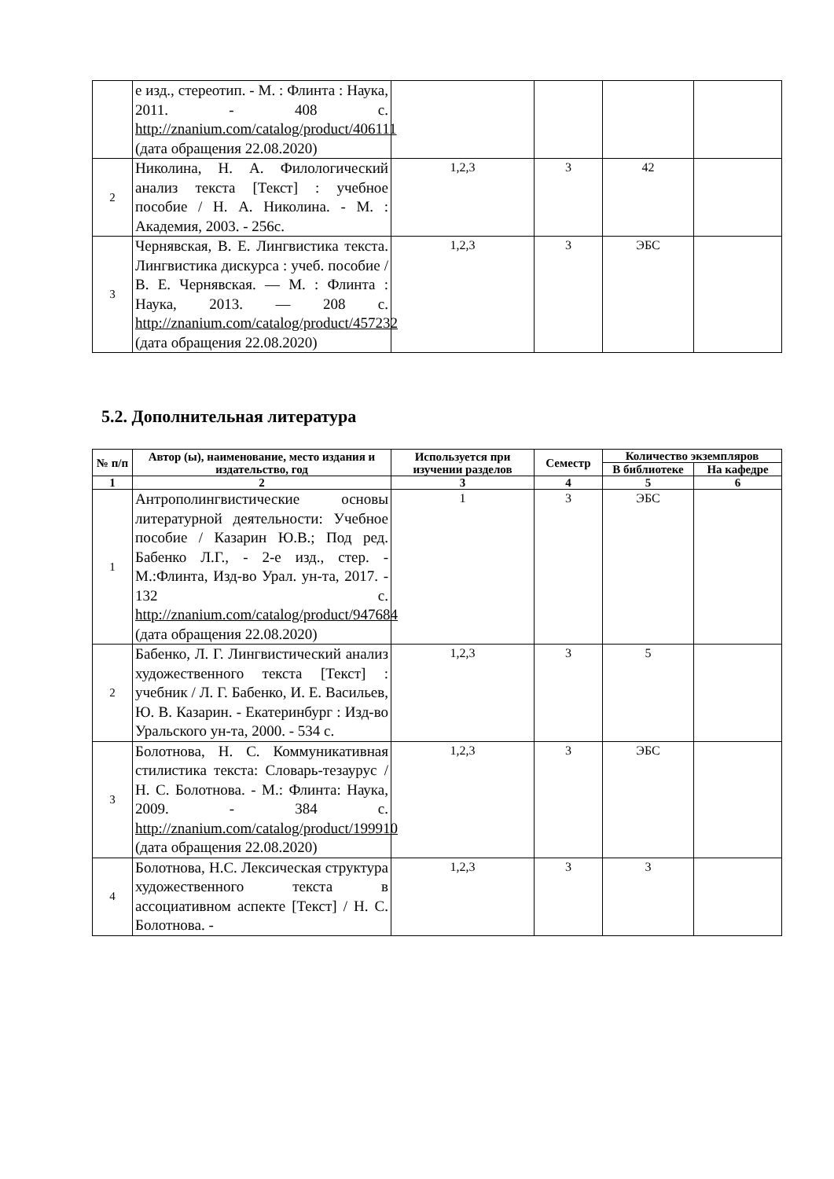| | е изд., стереотип. - М. : Флинта : Наука, 2011. - 408 с. http://znanium.com/catalog/product/406111 (дата обращения 22.08.2020) | | | | |
| 2 | Николина, Н. А. Филологический анализ текста [Текст] : учебное пособие / Н. А. Николина. - М. : Академия, 2003. - 256с. | 1,2,3 | 3 | 42 | |
| 3 | Чернявская, В. Е. Лингвистика текста. Лингвистика дискурса : учеб. пособие / В. Е. Чернявская. — М. : Флинта : Наука, 2013. — 208 с. http://znanium.com/catalog/product/457232 (дата обращения 22.08.2020) | 1,2,3 | 3 | ЭБС | |
5.2. Дополнительная литература
| № п/п | Автор (ы), наименование, место издания и издательство, год | Используется при изучении разделов | Семестр | Количество экземпляров | |
| --- | --- | --- | --- | --- | --- |
| | | | | В библиотеке | На кафедре |
| 1 | 2 | 3 | 4 | 5 | 6 |
| 1 | Антрополингвистические основы литературной деятельности: Учебное пособие / Казарин Ю.В.; Под ред. Бабенко Л.Г., - 2-е изд., стер. - М.:Флинта, Изд-во Урал. ун-та, 2017. - 132 с. http://znanium.com/catalog/product/947684 (дата обращения 22.08.2020) | 1 | 3 | ЭБС | |
| 2 | Бабенко, Л. Г. Лингвистический анализ художественного текста [Текст] : учебник / Л. Г. Бабенко, И. Е. Васильев, Ю. В. Казарин. - Екатеринбург : Изд-во Уральского ун-та, 2000. - 534 с. | 1,2,3 | 3 | 5 | |
| 3 | Болотнова, Н. С. Коммуникативная стилистика текста: Словарь-тезаурус / Н. С. Болотнова. - М.: Флинта: Наука, 2009. - 384 с. http://znanium.com/catalog/product/199910 (дата обращения 22.08.2020) | 1,2,3 | 3 | ЭБС | |
| 4 | Болотнова, Н.С. Лексическая структура художественного текста в ассоциативном аспекте [Текст] / Н. С. Болотнова. - | 1,2,3 | 3 | 3 | |